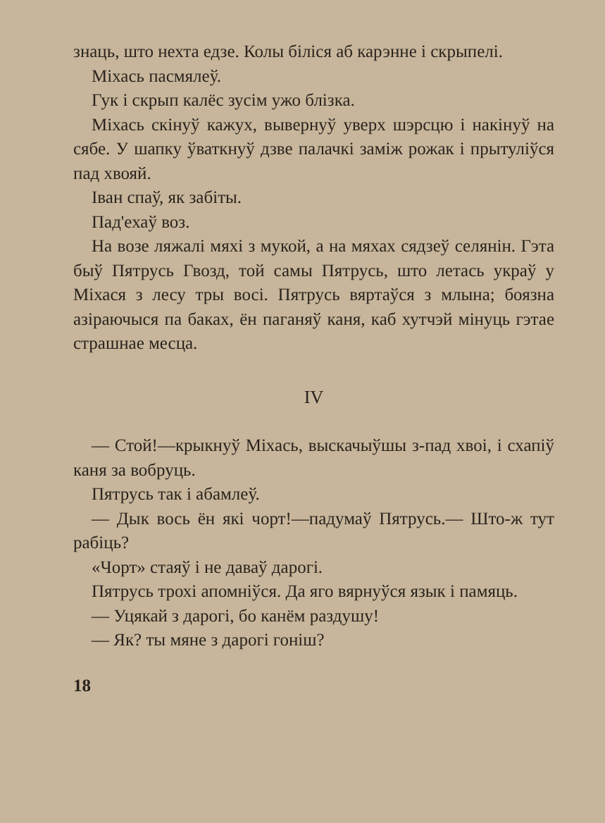знаць, што нехта едзе. Колы біліся аб карэнне і скрыпелі.
Міхась пасмялеў.
Гук і скрып калёс зусім ужо блізка.
Міхась скінуў кажух, вывернуў уверх шэрсцю і накінуў на сябе. У шапку ўваткнуў дзве палачкі заміж рожак і прытуліўся пад хвояй.
Іван спаў, як забіты.
Пад'ехаў воз.
На возе ляжалі мяхі з мукой, а на мяхах сядзеў селянін. Гэта быў Пятрусь Гвозд, той самы Пятрусь, што летась украў у Міхася з лесу тры восі. Пятрусь вяртаўся з млына; боязна азіраючыся па баках, ён паганяў каня, каб хутчэй мінуць гэтае страшнае месца.
IV
— Стой!—крыкнуў Міхась, выскачыўшы з-пад хвоі, і схапіў каня за вобруць.
Пятрусь так і абамлеў.
— Дык вось ён які чорт!—падумаў Пятрусь.— Што-ж тут рабіць?
«Чорт» стаяў і не даваў дарогі.
Пятрусь трохі апомніўся. Да яго вярнуўся язык і памяць.
— Уцякай з дарогі, бо канём раздушу!
— Як? ты мяне з дарогі гоніш?
18